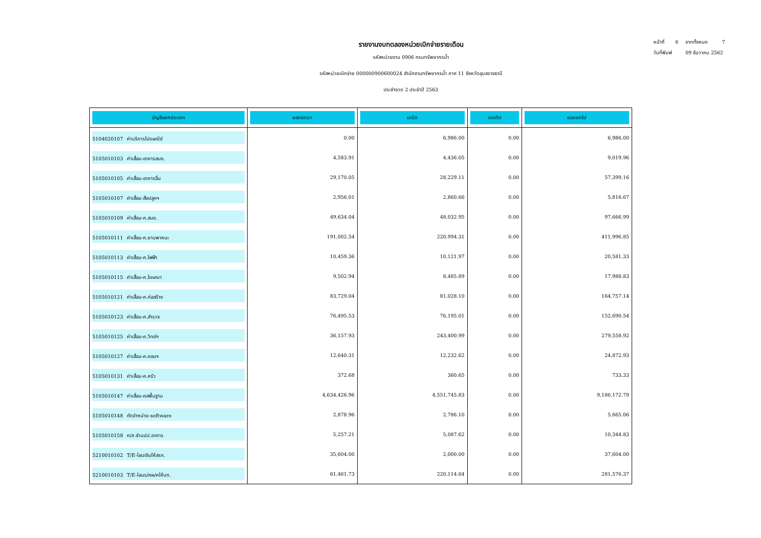หน้าที่ 6 จากทั้งหมด 7
วันที่พิมพ์ 09 ธันวาคม 2562
รายงานงบทดลองหน่วยเบิกจ่ายรายเดือน
รหัสหน่วยงาน 0906 กรมทรัพยากรน้ำ
รหัสหน่วยเบิกจ่าย 000000900600024 สำนักงานทรัพยากรน้ำ ภาค 11 จังหวัดอุบลราชธานี
ประจำงวด 2 ประจำปี 2563
| บัญชีแยกประเภท | ยอดยกมา | เดบิต | เครดิต | ยอดยกไป |
| --- | --- | --- | --- | --- |
| 5104020107 ค่าบริการไปรษณีย์ | 0.00 | 6,986.00 | 0.00 | 6,986.00 |
| 5105010103 ค่าเสื่อม-อาคารสนง. | 4,583.91 | 4,436.05 | 0.00 | 9,019.96 |
| 5105010105 ค่าเสื่อม-อาคารอื่น | 29,170.05 | 28,229.11 | 0.00 | 57,399.16 |
| 5105010107 ค่าเสื่อม-สิ่งปลูกฯ | 2,956.01 | 2,860.66 | 0.00 | 5,816.67 |
| 5105010109 ค่าเสื่อม-ค.สนง. | 49,634.04 | 48,032.95 | 0.00 | 97,666.99 |
| 5105010111 ค่าเสื่อม-ค.ยานพาหนะ | 191,002.54 | 220,994.31 | 0.00 | 411,996.85 |
| 5105010113 ค่าเสื่อม-ค.ไฟฟ้า | 10,459.36 | 10,121.97 | 0.00 | 20,581.33 |
| 5105010115 ค่าเสื่อม-ค.โฆษณา | 9,502.94 | 8,485.89 | 0.00 | 17,988.83 |
| 5105010121 ค่าเสื่อม-ค.ก่อสร้าง | 83,729.04 | 81,028.10 | 0.00 | 164,757.14 |
| 5105010123 ค่าเสื่อม-ค.สำรวจ | 76,495.53 | 76,195.01 | 0.00 | 152,690.54 |
| 5105010125 ค่าเสื่อม-ค.วิทย์ฯ | 36,157.93 | 243,400.99 | 0.00 | 279,558.92 |
| 5105010127 ค่าเสื่อม-ค.คอมฯ | 12,640.31 | 12,232.62 | 0.00 | 24,872.93 |
| 5105010131 ค่าเสื่อม-ค.ครัว | 372.68 | 360.65 | 0.00 | 733.33 |
| 5105010147 ค่าเสื่อม-คสพื้นฐาน | 4,634,426.96 | 4,551,745.83 | 0.00 | 9,186,172.79 |
| 5105010148 ตัดจำหน่าย-software | 2,878.96 | 2,786.10 | 0.00 | 5,665.06 |
| 5105010158 ค/ส ส่วนปป.อาคาร | 5,257.21 | 5,087.62 | 0.00 | 10,344.83 |
| 5210010102 T/E-โอนเงินให้สรก. | 35,604.00 | 2,000.00 | 0.00 | 37,604.00 |
| 5210010103 T/E-โอนร/คผ/คให้บก. | 61,461.73 | 220,114.64 | 0.00 | 281,576.37 |